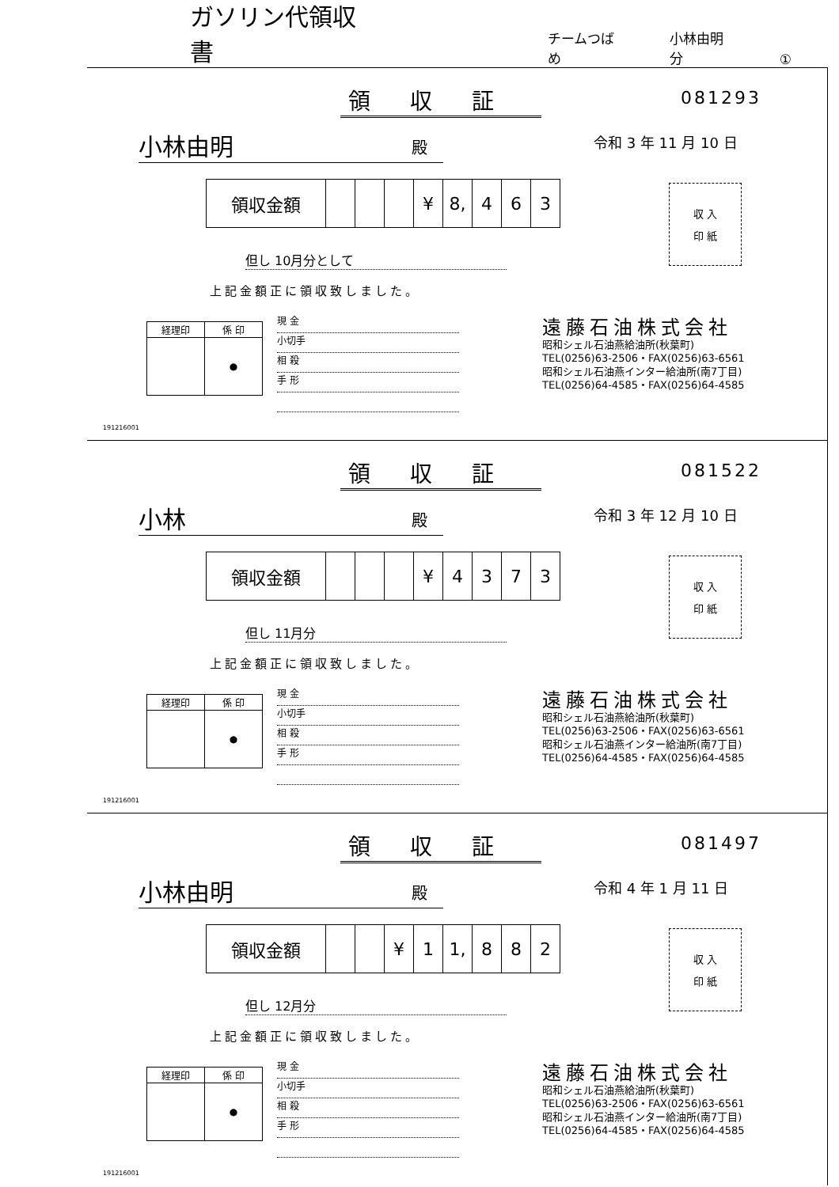ガソリン代領収書
チームつばめ 小林由明分 ①
領収証 081293
令和 3 年 11 月 10 日
小林由明 殿
| 領収金額 | | | | ¥ | 8, | 4 | 6 | 3 |
但し 10月分として
上記金額正に領収致しました。
収 入
印 紙
| 経理印 | 係 印 |
| | ● |
現 金
小切手
相 殺
手 形
遠藤石油株式会社
昭和シェル石油燕給油所(秋葉町)
TEL(0256)63-2506・FAX(0256)63-6561
昭和シェル石油燕インター給油所(南7丁目)
TEL(0256)64-4585・FAX(0256)64-4585
191216001
領収証 081522
令和 3 年 12 月 10 日
小林 殿
| 領収金額 | | | | ¥ | 4 | 3 | 7 | 3 |
但し 11月分
上記金額正に領収致しました。
収 入
印 紙
| 経理印 | 係 印 |
| | ● |
現 金
小切手
相 殺
手 形
遠藤石油株式会社
昭和シェル石油燕給油所(秋葉町)
TEL(0256)63-2506・FAX(0256)63-6561
昭和シェル石油燕インター給油所(南7丁目)
TEL(0256)64-4585・FAX(0256)64-4585
191216001
領収証 081497
令和 4 年 1 月 11 日
小林由明 殿
| 領収金額 | | | ¥ | 1 | 1, | 8 | 8 | 2 |
但し 12月分
上記金額正に領収致しました。
収 入
印 紙
| 経理印 | 係 印 |
| | ● |
現 金
小切手
相 殺
手 形
遠藤石油株式会社
昭和シェル石油燕給油所(秋葉町)
TEL(0256)63-2506・FAX(0256)63-6561
昭和シェル石油燕インター給油所(南7丁目)
TEL(0256)64-4585・FAX(0256)64-4585
191216001